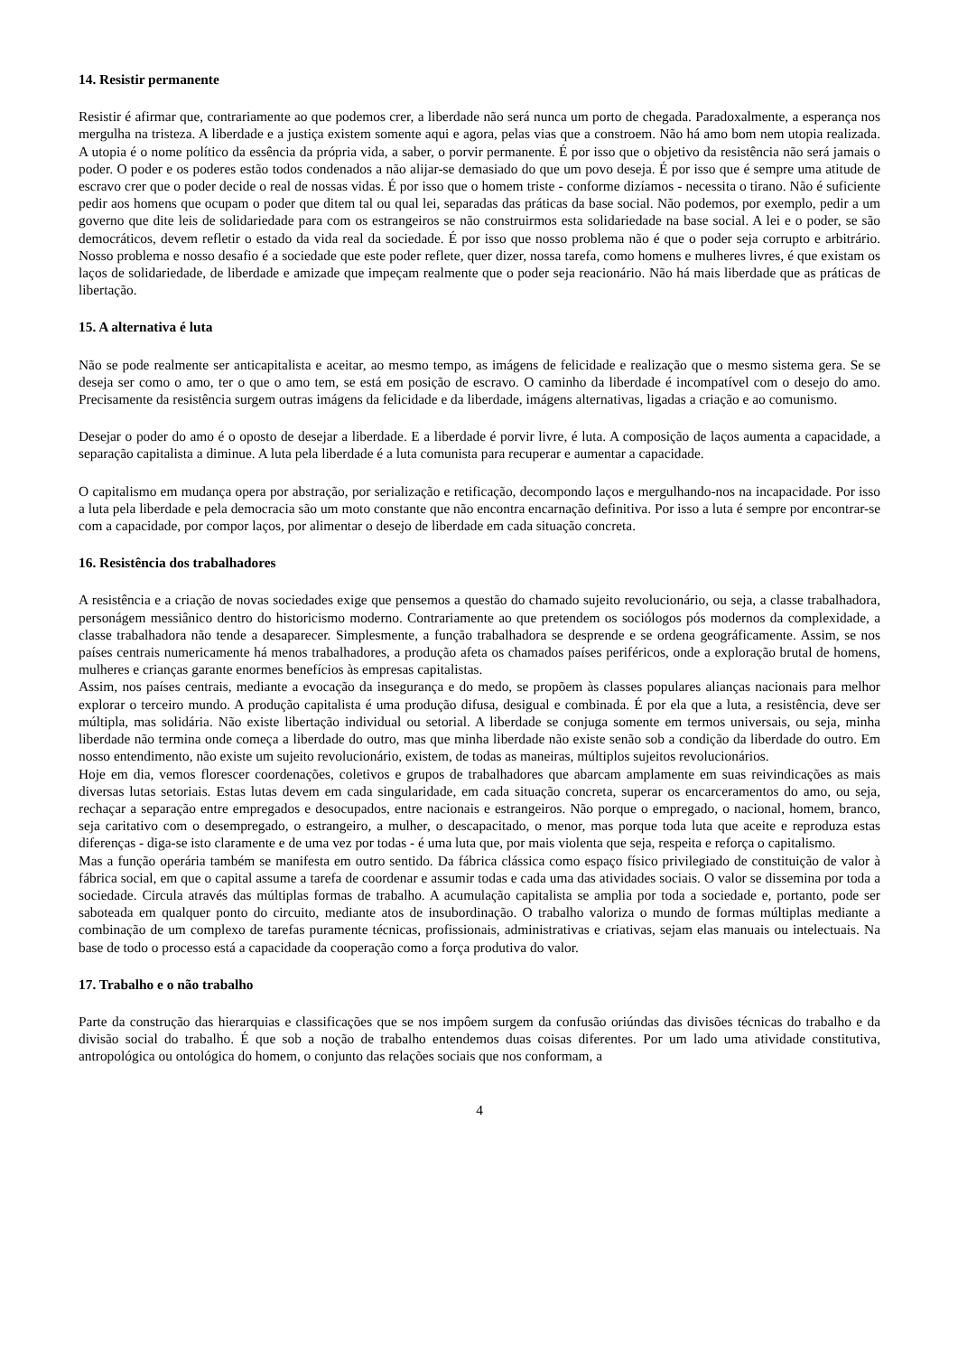14. Resistir permanente
Resistir é afirmar que, contrariamente ao que podemos crer, a liberdade não será nunca um porto de chegada. Paradoxalmente, a esperança nos mergulha na tristeza. A liberdade e a justiça existem somente aqui e agora, pelas vias que a constroem. Não há amo bom nem utopia realizada. A utopia é o nome político da essência da própria vida, a saber, o porvir permanente. É por isso que o objetivo da resistência não será jamais o poder. O poder e os poderes estão todos condenados a não alijar-se demasiado do que um povo deseja. É por isso que é sempre uma atitude de escravo crer que o poder decide o real de nossas vidas. É por isso que o homem triste - conforme dizíamos - necessita o tirano. Não é suficiente pedir aos homens que ocupam o poder que ditem tal ou qual lei, separadas das práticas da base social. Não podemos, por exemplo, pedir a um governo que dite leis de solidariedade para com os estrangeiros se não construirmos esta solidariedade na base social. A lei e o poder, se são democráticos, devem refletir o estado da vida real da sociedade. É por isso que nosso problema não é que o poder seja corrupto e arbitrário. Nosso problema e nosso desafio é a sociedade que este poder reflete, quer dizer, nossa tarefa, como homens e mulheres livres, é que existam os laços de solidariedade, de liberdade e amizade que impeçam realmente que o poder seja reacionário. Não há mais liberdade que as práticas de libertação.
15. A alternativa é luta
Não se pode realmente ser anticapitalista e aceitar, ao mesmo tempo, as imágens de felicidade e realização que o mesmo sistema gera. Se se deseja ser como o amo, ter o que o amo tem, se está em posição de escravo. O caminho da liberdade é incompatível com o desejo do amo. Precisamente da resistência surgem outras imágens da felicidade e da liberdade, imágens alternativas, ligadas a criação e ao comunismo.
Desejar o poder do amo é o oposto de desejar a liberdade. E a liberdade é porvir livre, é luta. A composição de laços aumenta a capacidade, a separação capitalista a diminue. A luta pela liberdade é a luta comunista para recuperar e aumentar a capacidade.
O capitalismo em mudança opera por abstração, por serialização e retificação, decompondo laços e mergulhando-nos na incapacidade. Por isso a luta pela liberdade e pela democracia são um moto constante que não encontra encarnação definitiva. Por isso a luta é sempre por encontrar-se com a capacidade, por compor laços, por alimentar o desejo de liberdade em cada situação concreta.
16. Resistência dos trabalhadores
A resistência e a criação de novas sociedades exige que pensemos a questão do chamado sujeito revolucionário, ou seja, a classe trabalhadora, personágem messiânico dentro do historicismo moderno. Contrariamente ao que pretendem os sociólogos pós modernos da complexidade, a classe trabalhadora não tende a desaparecer. Simplesmente, a função trabalhadora se desprende e se ordena geográficamente. Assim, se nos países centrais numericamente há menos trabalhadores, a produção afeta os chamados países periféricos, onde a exploração brutal de homens, mulheres e crianças garante enormes benefícios às empresas capitalistas.
Assim, nos países centrais, mediante a evocação da insegurança e do medo, se propõem às classes populares alianças nacionais para melhor explorar o terceiro mundo. A produção capitalista é uma produção difusa, desigual e combinada. É por ela que a luta, a resistência, deve ser múltipla, mas solidária. Não existe libertação individual ou setorial. A liberdade se conjuga somente em termos universais, ou seja, minha liberdade não termina onde começa a liberdade do outro, mas que minha liberdade não existe senão sob a condição da liberdade do outro. Em nosso entendimento, não existe um sujeito revolucionário, existem, de todas as maneiras, múltiplos sujeitos revolucionários.
Hoje em dia, vemos florescer coordenações, coletivos e grupos de trabalhadores que abarcam amplamente em suas reivindicações as mais diversas lutas setoriais. Estas lutas devem em cada singularidade, em cada situação concreta, superar os encarceramentos do amo, ou seja, rechaçar a separação entre empregados e desocupados, entre nacionais e estrangeiros. Não porque o empregado, o nacional, homem, branco, seja caritativo com o desempregado, o estrangeiro, a mulher, o descapacitado, o menor, mas porque toda luta que aceite e reproduza estas diferenças - diga-se isto claramente e de uma vez por todas - é uma luta que, por mais violenta que seja, respeita e reforça o capitalismo.
Mas a função operária também se manifesta em outro sentido. Da fábrica clássica como espaço físico privilegiado de constituição de valor à fábrica social, em que o capital assume a tarefa de coordenar e assumir todas e cada uma das atividades sociais. O valor se dissemina por toda a sociedade. Circula através das múltiplas formas de trabalho. A acumulação capitalista se amplia por toda a sociedade e, portanto, pode ser saboteada em qualquer ponto do circuito, mediante atos de insubordinação. O trabalho valoriza o mundo de formas múltiplas mediante a combinação de um complexo de tarefas puramente técnicas, profissionais, administrativas e criativas, sejam elas manuais ou intelectuais. Na base de todo o processo está a capacidade da cooperação como a força produtiva do valor.
17. Trabalho e o não trabalho
Parte da construção das hierarquias e classificações que se nos impôem surgem da confusão oriúndas das divisões técnicas do trabalho e da divisão social do trabalho. É que sob a noção de trabalho entendemos duas coisas diferentes. Por um lado uma atividade constitutiva, antropológica ou ontológica do homem, o conjunto das relações sociais que nos conformam, a
4